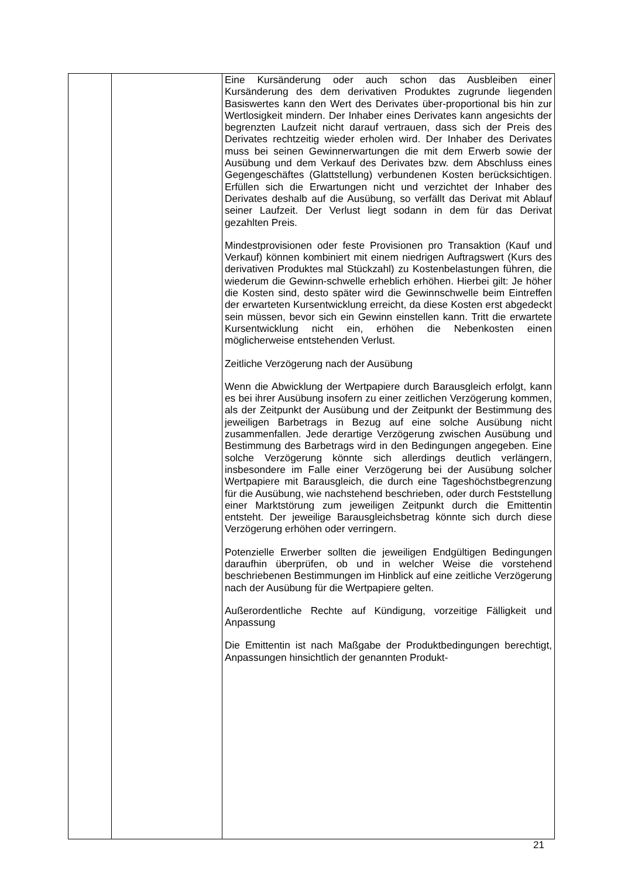| | | Eine Kursänderung oder auch schon das Ausbleiben einer Kursänderung des dem derivativen Produktes zugrunde liegenden Basiswertes kann den Wert des Derivates über-proportional bis hin zur Wertlosigkeit mindern. Der Inhaber eines Derivates kann angesichts der begrenzten Laufzeit nicht darauf vertrauen, dass sich der Preis des Derivates rechtzeitig wieder erholen wird. Der Inhaber des Derivates muss bei seinen Gewinnerwartungen die mit dem Erwerb sowie der Ausübung und dem Verkauf des Derivates bzw. dem Abschluss eines Gegengeschäftes (Glattstellung) verbundenen Kosten berücksichtigen. Erfüllen sich die Erwartungen nicht und verzichtet der Inhaber des Derivates deshalb auf die Ausübung, so verfällt das Derivat mit Ablauf seiner Laufzeit. Der Verlust liegt sodann in dem für das Derivat gezahlten Preis. Mindestprovisionen oder feste Provisionen pro Transaktion (Kauf und Verkauf) können kombiniert mit einem niedrigen Auftragswert (Kurs des derivativen Produktes mal Stückzahl) zu Kostenbelastungen führen, die wiederum die Gewinn-schwelle erheblich erhöhen. Hierbei gilt: Je höher die Kosten sind, desto später wird die Gewinnschwelle beim Eintreffen der erwarteten Kursentwicklung erreicht, da diese Kosten erst abgedeckt sein müssen, bevor sich ein Gewinn einstellen kann. Tritt die erwartete Kursentwicklung nicht ein, erhöhen die Nebenkosten einen möglicherweise entstehenden Verlust. Zeitliche Verzögerung nach der Ausübung Wenn die Abwicklung der Wertpapiere durch Barausgleich erfolgt, kann es bei ihrer Ausübung insofern zu einer zeitlichen Verzögerung kommen, als der Zeitpunkt der Ausübung und der Zeitpunkt der Bestimmung des jeweiligen Barbetrags in Bezug auf eine solche Ausübung nicht zusammenfallen. Jede derartige Verzögerung zwischen Ausübung und Bestimmung des Barbetrags wird in den Bedingungen angegeben. Eine solche Verzögerung könnte sich allerdings deutlich verlängern, insbesondere im Falle einer Verzögerung bei der Ausübung solcher Wertpapiere mit Barausgleich, die durch eine Tageshöchstbegrenzung für die Ausübung, wie nachstehend beschrieben, oder durch Feststellung einer Marktstörung zum jeweiligen Zeitpunkt durch die Emittentin entsteht. Der jeweilige Barausgleichsbetrag könnte sich durch diese Verzögerung erhöhen oder verringern. Potenzielle Erwerber sollten die jeweiligen Endgültigen Bedingungen daraufhin überprüfen, ob und in welcher Weise die vorstehend beschriebenen Bestimmungen im Hinblick auf eine zeitliche Verzögerung nach der Ausübung für die Wertpapiere gelten. Außerordentliche Rechte auf Kündigung, vorzeitige Fälligkeit und Anpassung Die Emittentin ist nach Maßgabe der Produktbedingungen berechtigt, Anpassungen hinsichtlich der genannten Produkt- |
21